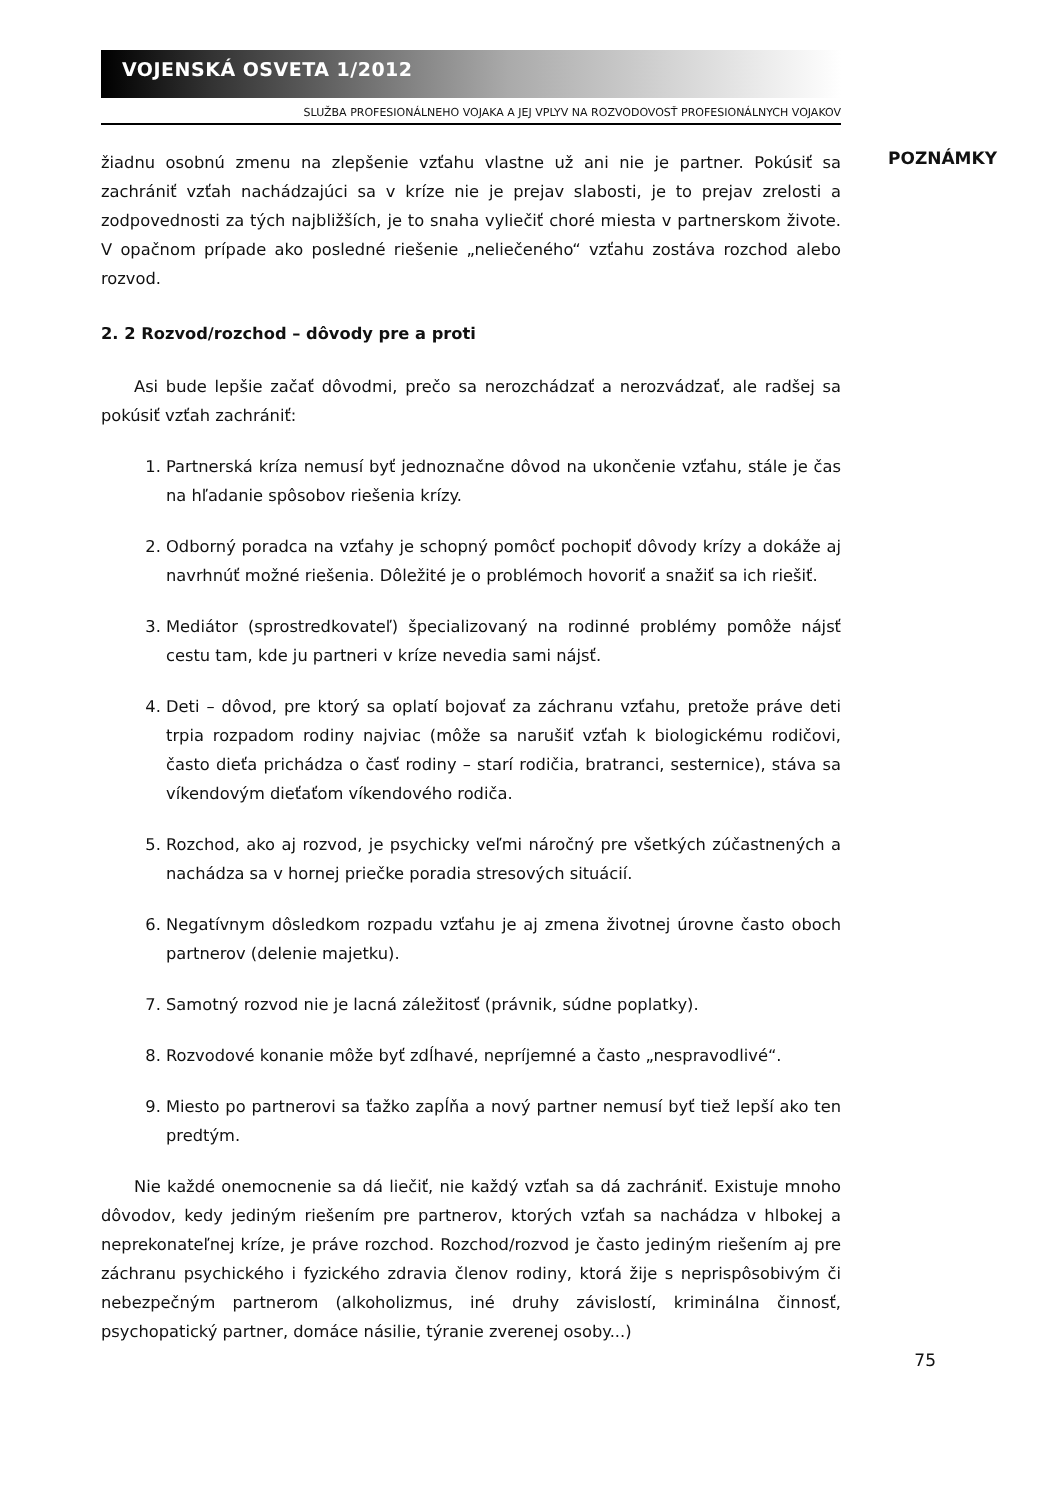VOJENSKÁ OSVETA 1/2012
SLUŽBA PROFESIONÁLNEHO VOJAKA A JEJ VPLYV NA ROZVODOVOSŤ PROFESIONÁLNYCH VOJAKOV
žiadnu osobnú zmenu na zlepšenie vzťahu vlastne už ani nie je partner. Pokúsiť sa zachrániť vzťah nachádzajúci sa v kríze nie je prejav slabosti, je to prejav zrelosti a zodpovednosti za tých najbližších, je to snaha vyliečiť choré miesta v partnerskom živote. V opačnom prípade ako posledné riešenie „neliečeného“ vzťahu zostáva rozchod alebo rozvod.
2. 2 Rozvod/rozchod – dôvody pre a proti
Asi bude lepšie začať dôvodmi, prečo sa nerozchádzať a nerozvádzať, ale radšej sa pokúsiť vzťah zachrániť:
1. Partnerská kríza nemusí byť jednoznačne dôvod na ukončenie vzťahu, stále je čas na hľadanie spôsobov riešenia krízy.
2. Odborný poradca na vzťahy je schopný pomôcť pochopiť dôvody krízy a dokáže aj navrhnúť možné riešenia. Dôležité je o problémoch hovoriť a snažiť sa ich riešiť.
3. Mediátor (sprostredkovateľ) špecializovaný na rodinné problémy pomôže nájsť cestu tam, kde ju partneri v kríze nevedia sami nájsť.
4. Deti – dôvod, pre ktorý sa oplatí bojovať za záchranu vzťahu, pretože práve deti trpia rozpadom rodiny najviac (môže sa narušiť vzťah k biologickému rodičovi, často dieťa prichádza o časť rodiny – starí rodičia, bratranci, sesternice), stáva sa víkendovým dieťaťom víkendového rodiča.
5. Rozchod, ako aj rozvod, je psychicky veľmi náročný pre všetkých zúčastnených a nachádza sa v hornej priečke poradia stresových situácií.
6. Negatívnym dôsledkom rozpadu vzťahu je aj zmena životnej úrovne často oboch partnerov (delenie majetku).
7. Samotný rozvod nie je lacná záležitosť (právnik, súdne poplatky).
8. Rozvodové konanie môže byť zdĺhavé, nepríjemné a často „nespravodlivé“.
9. Miesto po partnerovi sa ťažko zapĺňa a nový partner nemusí byť tiež lepší ako ten predtým.
Nie každé onemocnenie sa dá liečiť, nie každý vzťah sa dá zachrániť. Existuje mnoho dôvodov, kedy jediným riešením pre partnerov, ktorých vzťah sa nachádza v hlbokej a neprekonateľnej kríze, je práve rozchod. Rozchod/rozvod je často jediným riešením aj pre záchranu psychického i fyzického zdravia členov rodiny, ktorá žije s neprispôsobivým či nebezpečným partnerom (alkoholizmus, iné druhy závislostí, kriminálna činnosť, psychopatický partner, domáce násilie, týranie zverenej osoby...)
POZNÁMKY
75